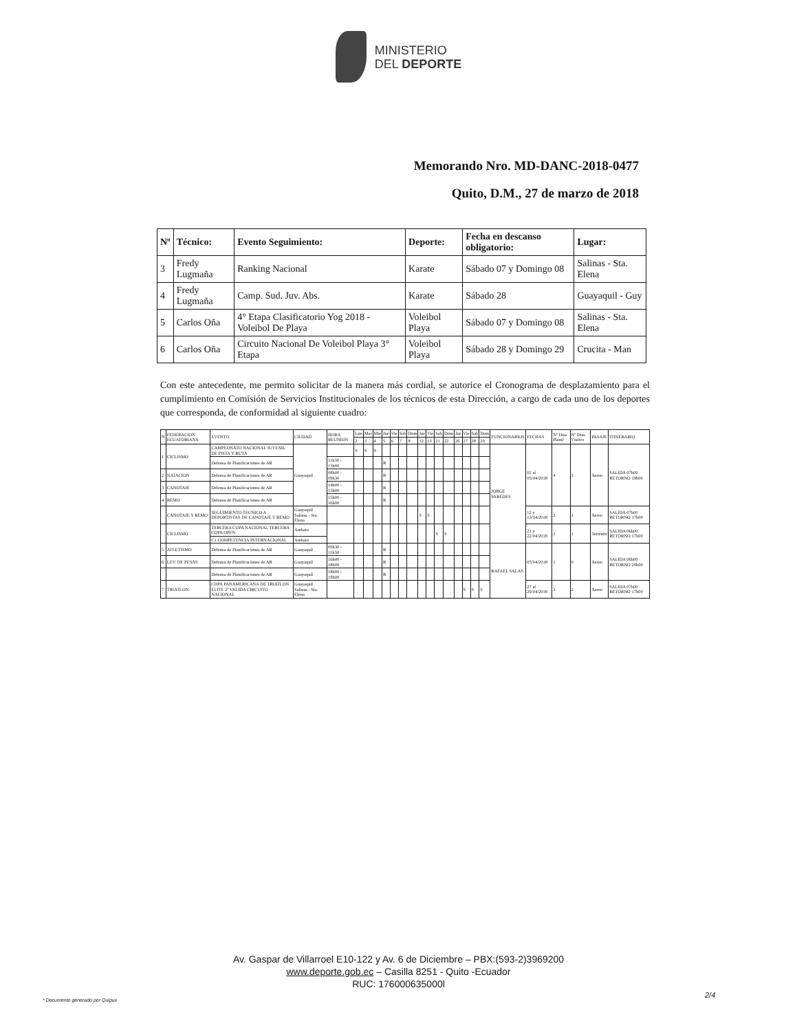MINISTERIO
DEL DEPORTE
Memorando Nro. MD-DANC-2018-0477
Quito, D.M., 27 de marzo de 2018
| Nº | Técnico: | Evento Seguimiento: | Deporte: | Fecha en descanso obligatorio: | Lugar: |
| --- | --- | --- | --- | --- | --- |
| 3 | Fredy Lugmaña | Ranking Nacional | Karate | Sábado 07 y Domingo 08 | Salinas - Sta. Elena |
| 4 | Fredy Lugmaña | Camp. Sud. Juv. Abs. | Karate | Sábado 28 | Guayaquil - Guy |
| 5 | Carlos Oña | 4° Etapa Clasificatorio Yog 2018 - Voleibol De Playa | Voleibol Playa | Sábado 07 y Domingo 08 | Salinas - Sta. Elena |
| 6 | Carlos Oña | Circuito Nacional De Voleibol Playa 3° Etapa | Voleibol Playa | Sábado 28 y Domingo 29 | Crucita - Man |
Con este antecedente, me permito solicitar de la manera más cordial, se autorice el Cronograma de desplazamiento para el cumplimiento en Comisión de Servicios Institucionales de los técnicos de esta Dirección, a cargo de cada uno de los deportes que corresponda, de conformidad al siguiente cuadro:
| N | FEDERACION ECUATORIANA | EVENTO | CIUDAD | HORA REUNION | Lun | Mar | Mie | Jue | Vie | Sab | Dom | Jue | Vie | Sab | Dom | Jue | Vie | Sab | Dom | FUNCIONARIOS | FECHAS | Nº Dias Planif | Nº Dias Viatico | PASAJE | ITINERARIO |
| --- | --- | --- | --- | --- | --- | --- | --- | --- | --- | --- | --- | --- | --- | --- | --- | --- | --- | --- | --- | --- | --- | --- | --- | --- | --- |
| | | | | | 2 | 3 | 4 | 5 | 6 | 7 | 8 | 12 | 13 | 21 | 22 | 26 | 27 | 28 | 29 | | | | | | |
| 1 | CICLISMO | CAMPEONATO NACIONAL JUVENIL DE PISTA Y RUTA | Guayaquil | | S | S | S | | | | | | | | | | | | | JORGE PAREDES | 02 al 05/04/2018 | 4 | 3 | Aereo | SALIDA 07h00 RETORNO 19h00 |
| | | Defensa de Planificaciones de AR | | 11h30 - 13h00 | | | | R | | | | | | | | | | | | | | | | | |
| 2 | NATACION | Defensa de Planificaciones de AR | | 08h00 - 09h30 | | | | R | | | | | | | | | | | | | | | | | |
| 3 | CANOTAJE | Defensa de Planificaciones de AR | | 14h00 - 15h00 | | | | R | | | | | | | | | | | | | | | | | |
| 4 | REMO | Defensa de Planificaciones de AR | | 15h00 - 16h00 | | | | R | | | | | | | | | | | | | | | | | |
| | CANOTAJE Y REMO | SEGUIMIENTO TECNICO A DEPORTISTAS DE CANOTAJE Y REMO | Guayaquil Salinas - Sta. Elena | | | | | | | | | S | S | | | | | | | | 12 y 13/04/2018 | 2 | 1 | Aereo | SALIDA 07h00 RETORNO 17h00 |
| | CICLISMO | TERCERA COPA NACIONAL TERCERA COPA OPEN | Ambato | | | | | | | | | | | S | S | | | | | | 21 y 22/04/2018 | 2 | 1 | Terrestre | SALIDA 06h00 RETORNO 17h00 |
| | | C1 COMPETENCIA INTERNACIONAL | Ambato | | | | | | | | | | | | | | | | | | | | | | |
| 5 | ATLETISMO | Defensa de Planificaciones de AR | Guayaquil | 09h30 - 11h30 | | | | R | | | | | | | | | | | | RAFAEL SALAS | 05/04/2018 | 1 | 0 | Aereo | SALIDA 06h00 RETORNO 20h00 |
| 6 | LEV. DE PESAS | Defensa de Planificaciones de AR | Guayaquil | 16h00 - 18h00 | | | | R | | | | | | | | | | | | | | | | | |
| | | Defensa de Planificaciones de AR | Guayaquil | 18h00 - 19h00 | | | | R | | | | | | | | | | | | | | | | | |
| 7 | TRIATLON | COPA PANAMERICANA DE TRIATLON ELITE 2º VALIDA CIRCUITO NACIONAL | Guayaquil Salinas - Sta. Elena | | | | | | | | | | | | | | S | S | S | | 27 al 29/04/2018 | 3 | 2 | Aereo | SALIDA 07h00 RETORNO 17h00 |
Av. Gaspar de Villarroel E10-122 y Av. 6 de Diciembre – PBX:(593-2)3969200
www.deporte.gob.ec – Casilla 8251 - Quito -Ecuador
RUC: 176000635000l
* Documento generado por Quipux
2/4